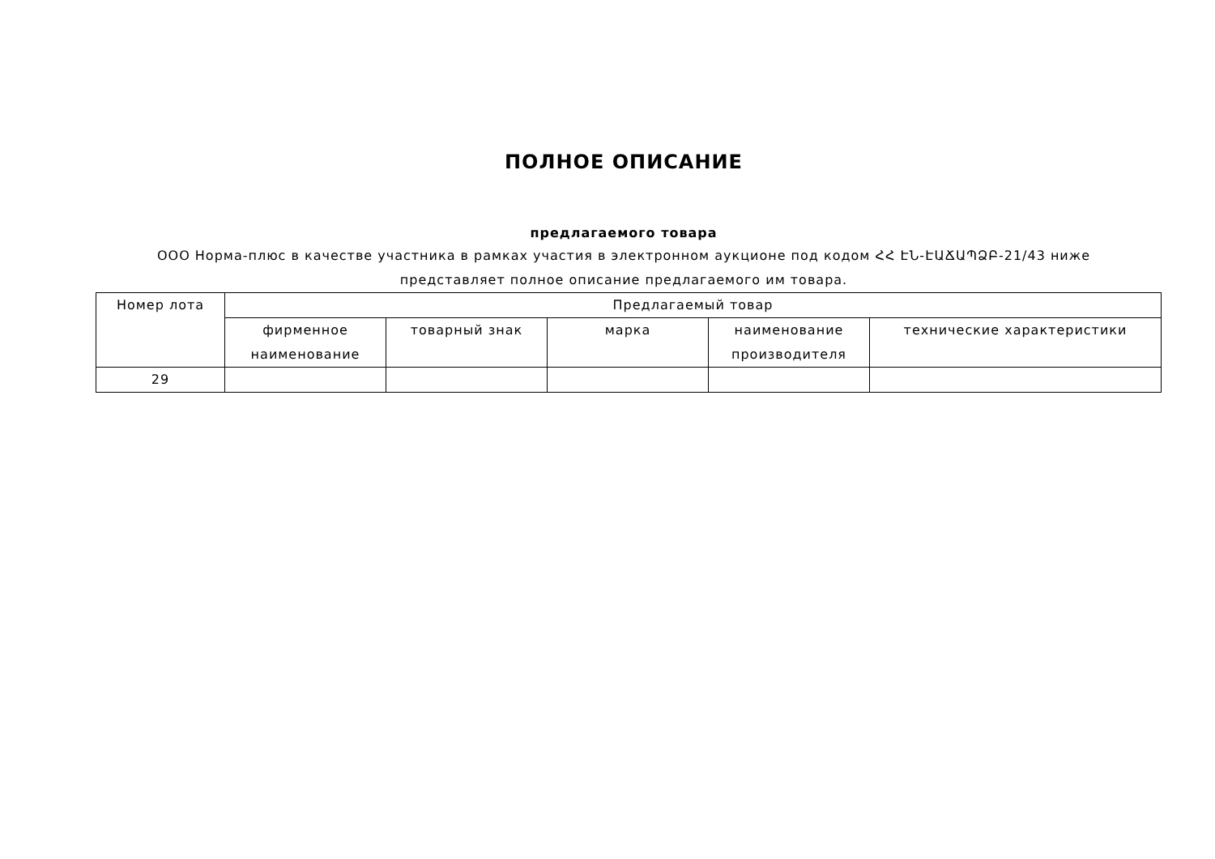ПОЛНОЕ ОПИСАНИЕ
предлагаемого товара
ООО Норма-плюс в качестве участника в рамках участия в электронном аукционе под кодом ՀՀ ԷՆ-ԷԱՃԱՊՁԲ-21/43 ниже представляет полное описание предлагаемого им товара.
| Номер лота | Предлагаемый товар | | | | |
| --- | --- | --- | --- | --- | --- |
| | фирменное наименование | товарный знак | марка | наименование производителя | технические характеристики |
| 29 | | | | | |